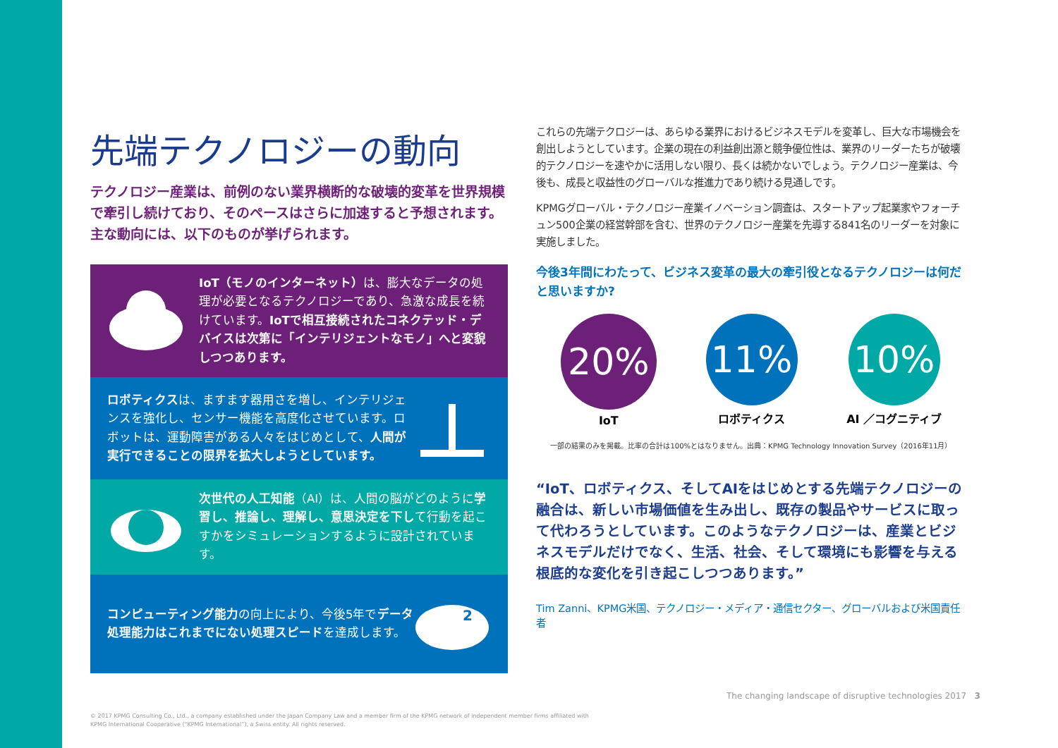先端テクノロジーの動向
テクノロジー産業は、前例のない業界横断的な破壊的変革を世界規模で牽引し続けており、そのペースはさらに加速すると予想されます。主な動向には、以下のものが挙げられます。
IoT（モノのインターネット）は、膨大なデータの処理が必要となるテクノロジーであり、急激な成長を続けています。IoTで相互接続されたコネクテッド・デバイスは次第に「インテリジェントなモノ」へと変貌しつつあります。
ロボティクスは、ますます器用さを増し、インテリジェンスを強化し、センサー機能を高度化させています。ロボットは、運動障害がある人々をはじめとして、人間が実行できることの限界を拡大しようとしています。
次世代の人工知能（AI）は、人間の脳がどのように学習し、推論し、理解し、意思決定を下して行動を起こすかをシミュレーションするように設計されています。
コンピューティング能力の向上により、今後5年でデータ処理能力はこれまでにない処理スピードを達成します。
2
これらの先端テクロジーは、あらゆる業界におけるビジネスモデルを変革し、巨大な市場機会を創出しようとしています。企業の現在の利益創出源と競争優位性は、業界のリーダーたちが破壊的テクノロジーを速やかに活用しない限り、長くは続かないでしょう。テクノロジー産業は、今後も、成長と収益性のグローバルな推進力であり続ける見通しです。
KPMGグローバル・テクノロジー産業イノベーション調査は、スタートアップ起業家やフォーチュン500企業の経営幹部を含む、世界のテクノロジー産業を先導する841名のリーダーを対象に実施しました。
今後3年間にわたって、ビジネス変革の最大の牽引役となるテクノロジーは何だと思いますか?
20%
IoT
11%
ロボティクス
10%
AI ／コグニティブ
一部の結果のみを掲載。比率の合計は100%とはなりません。出典：KPMG Technology Innovation Survey（2016年11月）
“IoT、ロボティクス、そしてAIをはじめとする先端テクノロジーの融合は、新しい市場価値を生み出し、既存の製品やサービスに取って代わろうとしています。このようなテクノロジーは、産業とビジネスモデルだけでなく、生活、社会、そして環境にも影響を与える根底的な変化を引き起こしつつあります。”
Tim Zanni、KPMG米国、テクノロジー・メディア・通信セクター、グローバルおよび米国責任者
The changing landscape of disruptive technologies 2017 3
© 2017 KPMG Consulting Co., Ltd., a company established under the Japan Company Law and a member firm of the KPMG network of independent member firms affiliated with
KPMG International Cooperative (“KPMG International”), a Swiss entity. All rights reserved.